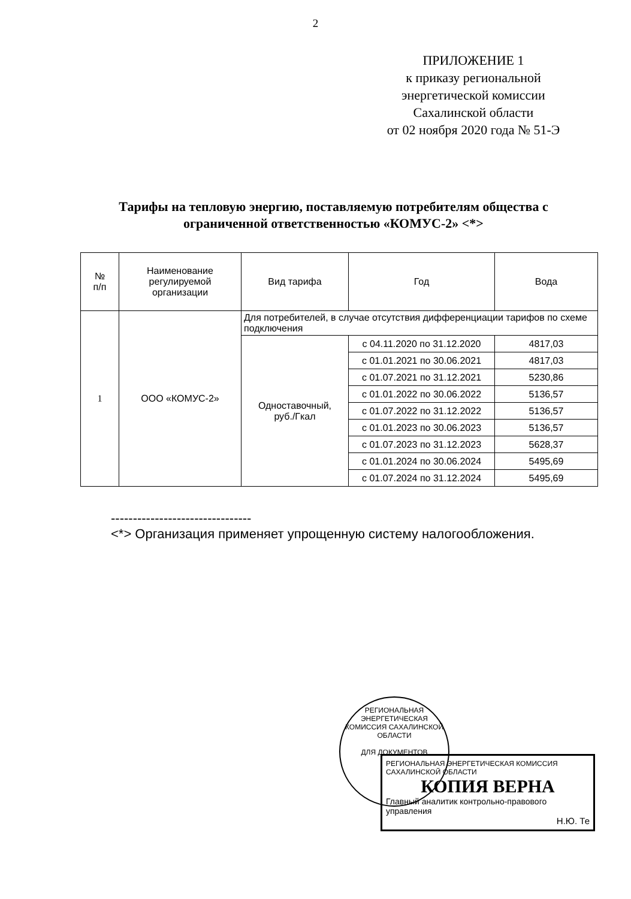2
ПРИЛОЖЕНИЕ 1
к приказу региональной
энергетической комиссии
Сахалинской области
от 02 ноября 2020 года № 51-Э
Тарифы на тепловую энергию, поставляемую потребителям общества с ограниченной ответственностью «КОМУС-2» <*>
| № п/п | Наименование регулируемой организации | Вид тарифа | Год | Вода |
| --- | --- | --- | --- | --- |
| 1 | ООО «КОМУС-2» | Для потребителей, в случае отсутствия дифференциации тарифов по схеме подключения | | |
| | | Одноставочный, руб./Гкал | с 04.11.2020 по 31.12.2020 | 4817,03 |
| | | | с 01.01.2021 по 30.06.2021 | 4817,03 |
| | | | с 01.07.2021 по 31.12.2021 | 5230,86 |
| | | | с 01.01.2022 по 30.06.2022 | 5136,57 |
| | | | с 01.07.2022 по 31.12.2022 | 5136,57 |
| | | | с 01.01.2023 по 30.06.2023 | 5136,57 |
| | | | с 01.07.2023 по 31.12.2023 | 5628,37 |
| | | | с 01.01.2024 по 30.06.2024 | 5495,69 |
| | | | с 01.07.2024 по 31.12.2024 | 5495,69 |
--------------------------------
<*> Организация применяет упрощенную систему налогообложения.
РЕГИОНАЛЬНАЯ ЭНЕРГЕТИЧЕСКАЯ КОМИССИЯ САХАЛИНСКОЙ ОБЛАСТИ
ДЛЯ ДОКУМЕНТОВ
РЕГИОНАЛЬНАЯ ЭНЕРГЕТИЧЕСКАЯ КОМИССИЯ САХАЛИНСКОЙ ОБЛАСТИ
КОПИЯ ВЕРНА
Главный аналитик контрольно-правового управления
Н.Ю. Те